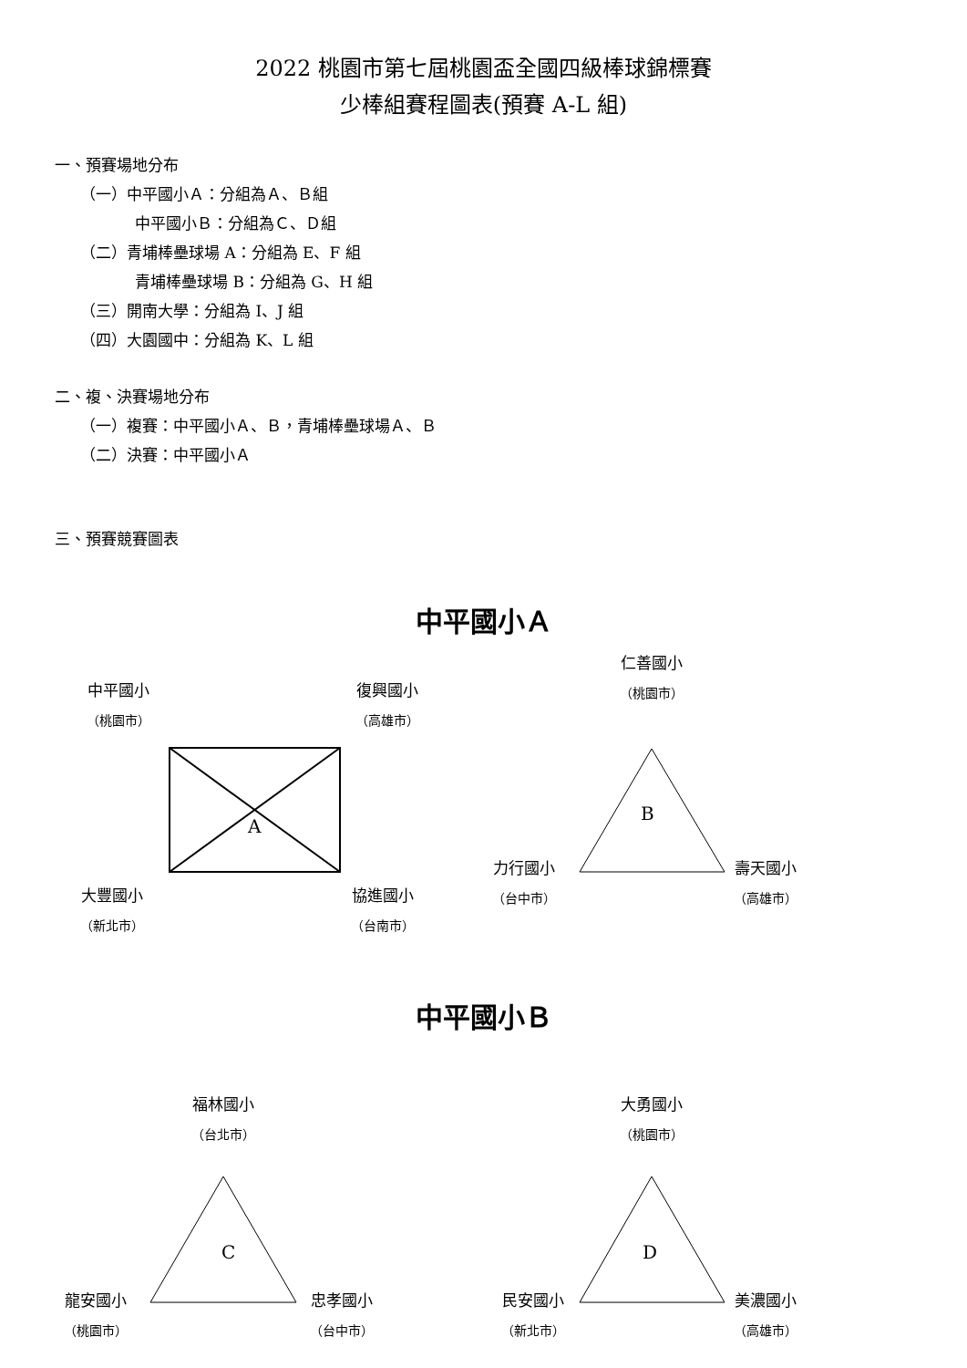2022 桃園市第七屆桃園盃全國四級棒球錦標賽
少棒組賽程圖表(預賽 A-L 組)
一、預賽場地分布
（一）中平國小Ａ：分組為Ａ、Ｂ組
中平國小Ｂ：分組為Ｃ、Ｄ組
（二）青埔棒壘球場 A：分組為 E、F 組
青埔棒壘球場 B：分組為 G、H 組
（三）開南大學：分組為 I、J 組
（四）大園國中：分組為 K、L 組
二、複、決賽場地分布
（一）複賽：中平國小Ａ、Ｂ，青埔棒壘球場Ａ、Ｂ
（二）決賽：中平國小Ａ
三、預賽競賽圖表
中平國小Ａ
A
B
中平國小
（桃園市）
復興國小
（高雄市）
仁善國小
（桃園市）
力行國小
（台中市）
壽天國小
（高雄市）
大豐國小
（新北市）
協進國小
（台南市）
中平國小Ｂ
C
D
福林國小
（台北市）
大勇國小
（桃園市）
龍安國小
（桃園市）
忠孝國小
（台中市）
民安國小
（新北市）
美濃國小
（高雄市）